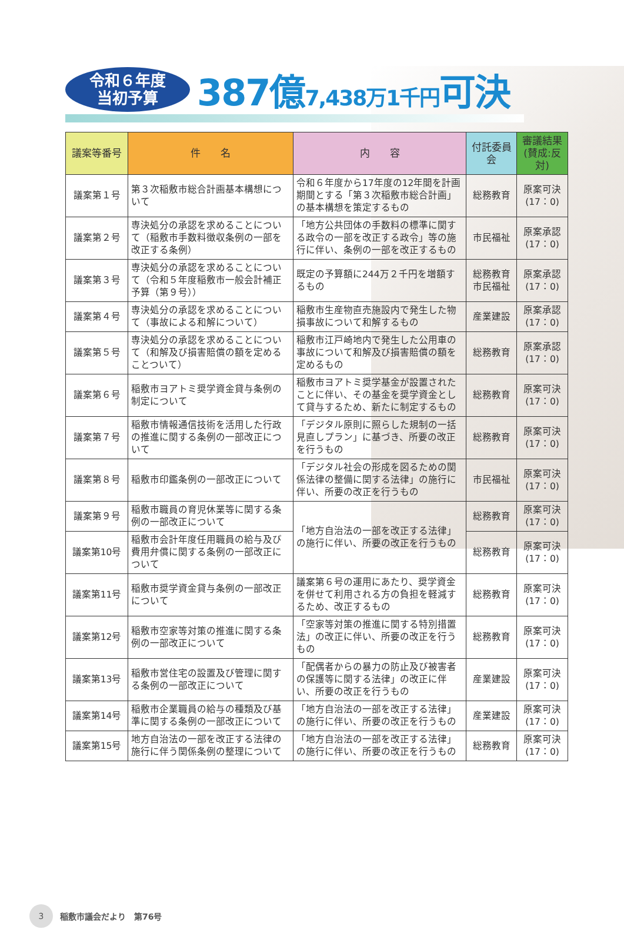令和６年度
当初予算
387億7,438万1千円可決
| 議案等番号 | 件 名 | 内 容 | 付託委員会 | 審議結果 (賛成:反対) |
| --- | --- | --- | --- | --- |
| 議案第１号 | 第３次稲敷市総合計画基本構想について | 令和６年度から17年度の12年間を計画期間とする「第３次稲敷市総合計画」の基本構想を策定するもの | 総務教育 | 原案可決 (17：0) |
| 議案第２号 | 専決処分の承認を求めることについて（稲敷市手数料徴収条例の一部を改正する条例） | 「地方公共団体の手数料の標準に関する政令の一部を改正する政令」等の施行に伴い、条例の一部を改正するもの | 市民福祉 | 原案承認 (17：0) |
| 議案第３号 | 専決処分の承認を求めることについて（令和５年度稲敷市一般会計補正予算（第９号）） | 既定の予算額に244万２千円を増額するもの | 総務教育 市民福祉 | 原案承認 (17：0) |
| 議案第４号 | 専決処分の承認を求めることについて（事故による和解について） | 稲敷市生産物直売施設内で発生した物損事故について和解するもの | 産業建設 | 原案承認 (17：0) |
| 議案第５号 | 専決処分の承認を求めることについて（和解及び損害賠償の額を定めることついて） | 稲敷市江戸崎地内で発生した公用車の事故について和解及び損害賠償の額を定めるもの | 総務教育 | 原案承認 (17：0) |
| 議案第６号 | 稲敷市ヨアトミ奨学資金貸与条例の制定について | 稲敷市ヨアトミ奨学基金が設置されたことに伴い、その基金を奨学資金として貸与するため、新たに制定するもの | 総務教育 | 原案可決 (17：0) |
| 議案第７号 | 稲敷市情報通信技術を活用した行政の推進に関する条例の一部改正について | 「デジタル原則に照らした規制の一括見直しプラン」に基づき、所要の改正を行うもの | 総務教育 | 原案可決 (17：0) |
| 議案第８号 | 稲敷市印鑑条例の一部改正について | 「デジタル社会の形成を図るための関係法律の整備に関する法律」の施行に伴い、所要の改正を行うもの | 市民福祉 | 原案可決 (17：0) |
| 議案第９号 | 稲敷市職員の育児休業等に関する条例の一部改正について | 「地方自治法の一部を改正する法律」の施行に伴い、所要の改正を行うもの | 総務教育 | 原案可決 (17：0) |
| 議案第10号 | 稲敷市会計年度任用職員の給与及び費用弁償に関する条例の一部改正について | | 総務教育 | 原案可決 (17：0) |
| 議案第11号 | 稲敷市奨学資金貸与条例の一部改正について | 議案第６号の運用にあたり、奨学資金を併せて利用される方の負担を軽減するため、改正するもの | 総務教育 | 原案可決 (17：0) |
| 議案第12号 | 稲敷市空家等対策の推進に関する条例の一部改正について | 「空家等対策の推進に関する特別措置法」の改正に伴い、所要の改正を行うもの | 総務教育 | 原案可決 (17：0) |
| 議案第13号 | 稲敷市営住宅の設置及び管理に関する条例の一部改正について | 「配偶者からの暴力の防止及び被害者の保護等に関する法律」の改正に伴い、所要の改正を行うもの | 産業建設 | 原案可決 (17：0) |
| 議案第14号 | 稲敷市企業職員の給与の種類及び基準に関する条例の一部改正について | 「地方自治法の一部を改正する法律」の施行に伴い、所要の改正を行うもの | 産業建設 | 原案可決 (17：0) |
| 議案第15号 | 地方自治法の一部を改正する法律の施行に伴う関係条例の整理について | 「地方自治法の一部を改正する法律」の施行に伴い、所要の改正を行うもの | 総務教育 | 原案可決 (17：0) |
3
稲敷市議会だより　第76号